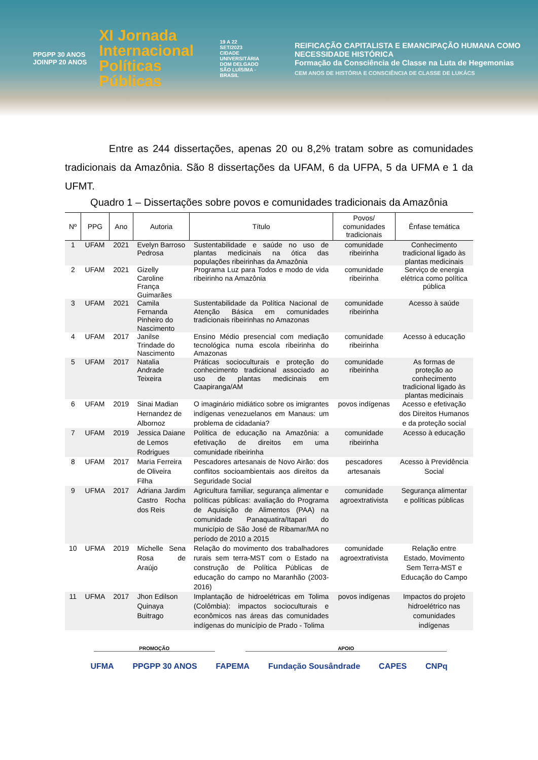PPGPP 30 ANOS JOINPP 20 ANOS
XI Jornada Internacional Políticas Públicas
19 A 22 SET/2023 CIDADE UNIVERSITÁRIA DOM DELGADO SÃO LUÍS/MA - BRASIL
REIFICAÇÃO CAPITALISTA E EMANCIPAÇÃO HUMANA COMO NECESSIDADE HISTÓRICA
Formação da Consciência de Classe na Luta de Hegemonias
CEM ANOS DE HISTÓRIA E CONSCIÊNCIA DE CLASSE DE LUKÁCS
Entre as 244 dissertações, apenas 20 ou 8,2% tratam sobre as comunidades tradicionais da Amazônia. São 8 dissertações da UFAM, 6 da UFPA, 5 da UFMA e 1 da UFMT.
Quadro 1 – Dissertações sobre povos e comunidades tradicionais da Amazônia
| Nº | PPG | Ano | Autoria | Título | Povos/ comunidades tradicionais | Ênfase temática |
| --- | --- | --- | --- | --- | --- | --- |
| 1 | UFAM | 2021 | Evelyn Barroso Pedrosa | Sustentabilidade e saúde no uso de plantas medicinais na ótica das populações ribeirinhas da Amazônia | comunidade ribeirinha | Conhecimento tradicional ligado às plantas medicinais |
| 2 | UFAM | 2021 | Gizelly Caroline França Guimarães | Programa Luz para Todos e modo de vida ribeirinho na Amazônia | comunidade ribeirinha | Serviço de energia elétrica como política pública |
| 3 | UFAM | 2021 | Camila Fernanda Pinheiro do Nascimento | Sustentabilidade da Política Nacional de Atenção Básica em comunidades tradicionais ribeirinhas no Amazonas | comunidade ribeirinha | Acesso à saúde |
| 4 | UFAM | 2017 | Janilse Trindade do Nascimento | Ensino Médio presencial com mediação tecnológica numa escola ribeirinha do Amazonas | comunidade ribeirinha | Acesso à educação |
| 5 | UFAM | 2017 | Natalia Andrade Teixeira | Práticas socioculturais e proteção do conhecimento tradicional associado ao uso de plantas medicinais em Caapiranga/AM | comunidade ribeirinha | As formas de proteção ao conhecimento tradicional ligado às plantas medicinais |
| 6 | UFAM | 2019 | Sinai Madian Hernandez de Albornoz | O imaginário midiático sobre os imigrantes indígenas venezuelanos em Manaus: um problema de cidadania? | povos indígenas | Acesso e efetivação dos Direitos Humanos e da proteção social |
| 7 | UFAM | 2019 | Jessica Daiane de Lemos Rodrigues | Política de educação na Amazônia: a efetivação de direitos em uma comunidade ribeirinha | comunidade ribeirinha | Acesso à educação |
| 8 | UFAM | 2017 | Maria Ferreira de Oliveira Filha | Pescadores artesanais de Novo Airão: dos conflitos socioambientais aos direitos da Seguridade Social | pescadores artesanais | Acesso à Previdência Social |
| 9 | UFMA | 2017 | Adriana Jardim Castro Rocha dos Reis | Agricultura familiar, segurança alimentar e políticas públicas: avaliação do Programa de Aquisição de Alimentos (PAA) na comunidade Panaquatira/Itapari do município de São José de Ribamar/MA no período de 2010 a 2015 | comunidade agroextrativista | Segurança alimentar e políticas públicas |
| 10 | UFMA | 2019 | Michelle Sena Rosa de Araújo | Relação do movimento dos trabalhadores rurais sem terra-MST com o Estado na construção de Política Públicas de educação do campo no Maranhão (2003-2016) | comunidade agroextrativista | Relação entre Estado, Movimento Sem Terra-MST e Educação do Campo |
| 11 | UFMA | 2017 | Jhon Edilson Quinaya Buitrago | Implantação de hidroelétricas em Tolima (Colômbia): impactos socioculturais e econômicos nas áreas das comunidades indígenas do município de Prado - Tolima | povos indígenas | Impactos do projeto hidroelétrico nas comunidades indígenas |
PROMOÇÃO APOIO
UFMA PPGPP 30 ANOS FAPEMA Fundação Sousândrade CAPES CNPq